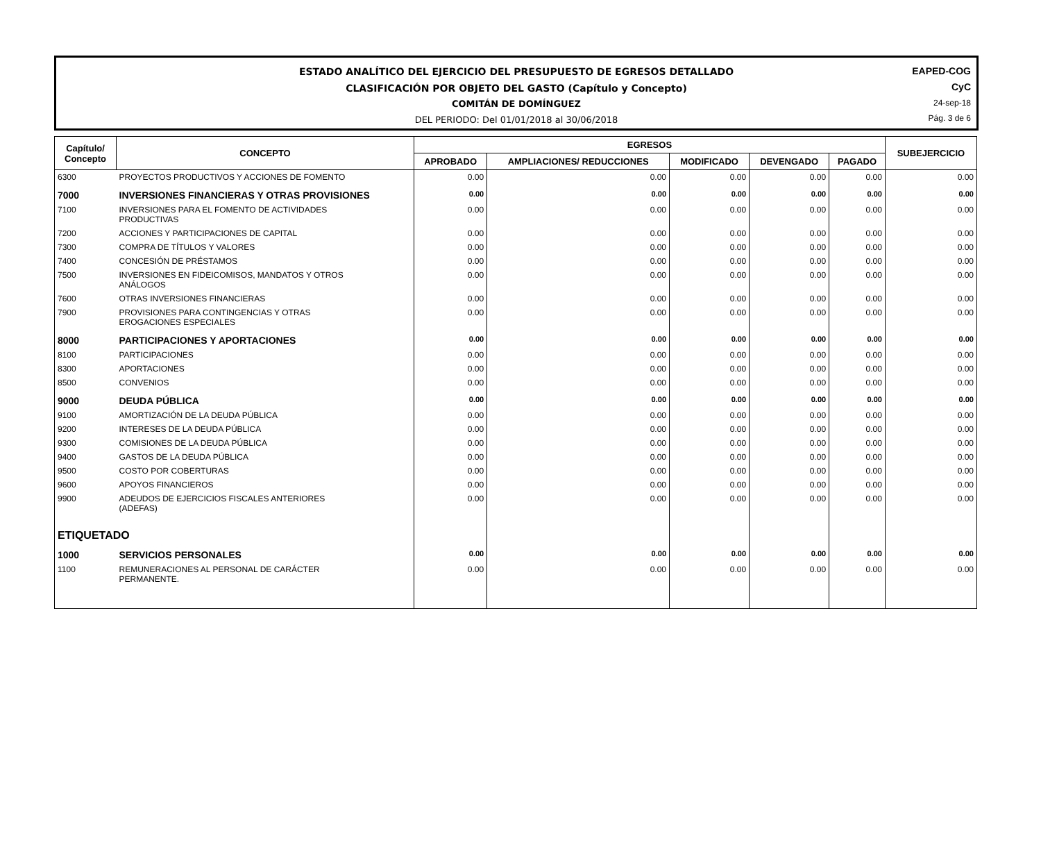ESTADO ANALÍTICO DEL EJERCICIO DEL PRESUPUESTO DE EGRESOS DETALLADO
CLASIFICACIÓN POR OBJETO DEL GASTO (Capítulo y Concepto)
COMITÁN DE DOMÍNGUEZ
DEL PERIODO: Del 01/01/2018 al 30/06/2018
EAPED-COG
CyC
24-sep-18
Pág. 3 de 6
| Capítulo/ Concepto | CONCEPTO | EGRESOS | | | | | SUBEJERCICIO |
| --- | --- | --- | --- | --- | --- | --- | --- |
| | | APROBADO | AMPLIACIONES/ REDUCCIONES | MODIFICADO | DEVENGADO | PAGADO | |
| 6300 | PROYECTOS PRODUCTIVOS Y ACCIONES DE FOMENTO | 0.00 | 0.00 | 0.00 | 0.00 | 0.00 | 0.00 |
| 7000 | INVERSIONES FINANCIERAS Y OTRAS PROVISIONES | 0.00 | 0.00 | 0.00 | 0.00 | 0.00 | 0.00 |
| 7100 | INVERSIONES PARA EL FOMENTO DE ACTIVIDADES PRODUCTIVAS | 0.00 | 0.00 | 0.00 | 0.00 | 0.00 | 0.00 |
| 7200 | ACCIONES Y PARTICIPACIONES DE CAPITAL | 0.00 | 0.00 | 0.00 | 0.00 | 0.00 | 0.00 |
| 7300 | COMPRA DE TÍTULOS Y VALORES | 0.00 | 0.00 | 0.00 | 0.00 | 0.00 | 0.00 |
| 7400 | CONCESIÓN DE PRÉSTAMOS | 0.00 | 0.00 | 0.00 | 0.00 | 0.00 | 0.00 |
| 7500 | INVERSIONES EN FIDEICOMISOS, MANDATOS Y OTROS ANÁLOGOS | 0.00 | 0.00 | 0.00 | 0.00 | 0.00 | 0.00 |
| 7600 | OTRAS INVERSIONES FINANCIERAS | 0.00 | 0.00 | 0.00 | 0.00 | 0.00 | 0.00 |
| 7900 | PROVISIONES PARA CONTINGENCIAS Y OTRAS EROGACIONES ESPECIALES | 0.00 | 0.00 | 0.00 | 0.00 | 0.00 | 0.00 |
| 8000 | PARTICIPACIONES Y APORTACIONES | 0.00 | 0.00 | 0.00 | 0.00 | 0.00 | 0.00 |
| 8100 | PARTICIPACIONES | 0.00 | 0.00 | 0.00 | 0.00 | 0.00 | 0.00 |
| 8300 | APORTACIONES | 0.00 | 0.00 | 0.00 | 0.00 | 0.00 | 0.00 |
| 8500 | CONVENIOS | 0.00 | 0.00 | 0.00 | 0.00 | 0.00 | 0.00 |
| 9000 | DEUDA PÚBLICA | 0.00 | 0.00 | 0.00 | 0.00 | 0.00 | 0.00 |
| 9100 | AMORTIZACIÓN DE LA DEUDA PÚBLICA | 0.00 | 0.00 | 0.00 | 0.00 | 0.00 | 0.00 |
| 9200 | INTERESES DE LA DEUDA PÚBLICA | 0.00 | 0.00 | 0.00 | 0.00 | 0.00 | 0.00 |
| 9300 | COMISIONES DE LA DEUDA PÚBLICA | 0.00 | 0.00 | 0.00 | 0.00 | 0.00 | 0.00 |
| 9400 | GASTOS DE LA DEUDA PÚBLICA | 0.00 | 0.00 | 0.00 | 0.00 | 0.00 | 0.00 |
| 9500 | COSTO POR COBERTURAS | 0.00 | 0.00 | 0.00 | 0.00 | 0.00 | 0.00 |
| 9600 | APOYOS FINANCIEROS | 0.00 | 0.00 | 0.00 | 0.00 | 0.00 | 0.00 |
| 9900 | ADEUDOS DE EJERCICIOS FISCALES ANTERIORES (ADEFAS) | 0.00 | 0.00 | 0.00 | 0.00 | 0.00 | 0.00 |
| ETIQUETADO | | | | | | | |
| 1000 | SERVICIOS PERSONALES | 0.00 | 0.00 | 0.00 | 0.00 | 0.00 | 0.00 |
| 1100 | REMUNERACIONES AL PERSONAL DE CARÁCTER PERMANENTE. | 0.00 | 0.00 | 0.00 | 0.00 | 0.00 | 0.00 |